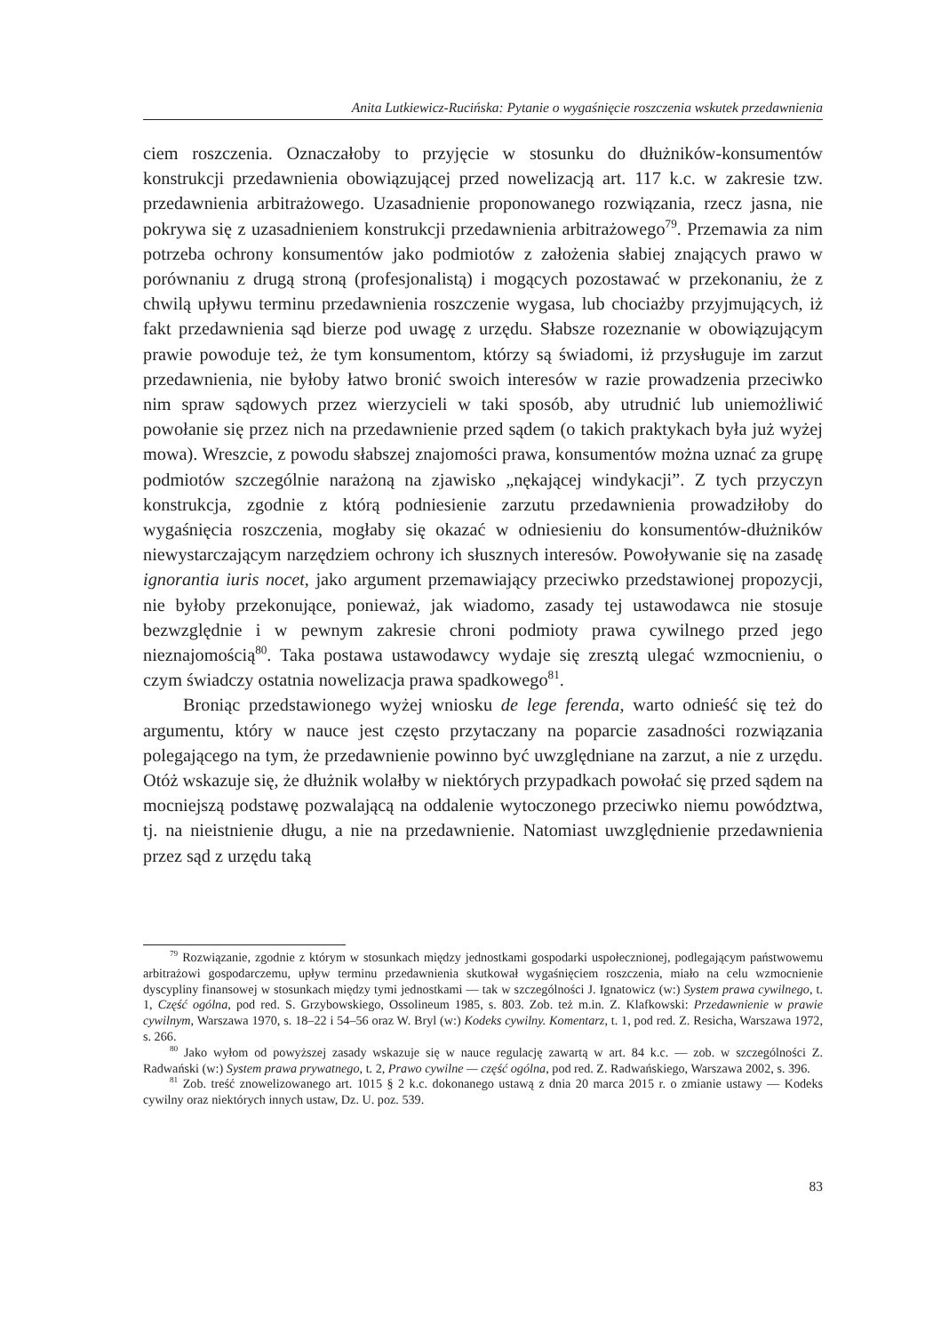Anita Lutkiewicz-Rucińska: Pytanie o wygaśnięcie roszczenia wskutek przedawnienia
ciem roszczenia. Oznaczałoby to przyjęcie w stosunku do dłużników-konsumentów konstrukcji przedawnienia obowiązującej przed nowelizacją art. 117 k.c. w zakresie tzw. przedawnienia arbitrażowego. Uzasadnienie proponowanego rozwiązania, rzecz jasna, nie pokrywa się z uzasadnieniem konstrukcji przedawnienia arbitrażowego<sup>79</sup>. Przemawia za nim potrzeba ochrony konsumentów jako podmiotów z założenia słabiej znających prawo w porównaniu z drugą stroną (profesjonalistą) i mogących pozostawać w przekonaniu, że z chwilą upływu terminu przedawnienia roszczenie wygasa, lub chociażby przyjmujących, iż fakt przedawnienia sąd bierze pod uwagę z urzędu. Słabsze rozeznanie w obowiązującym prawie powoduje też, że tym konsumentom, którzy są świadomi, iż przysługuje im zarzut przedawnienia, nie byłoby łatwo bronić swoich interesów w razie prowadzenia przeciwko nim spraw sądowych przez wierzycieli w taki sposób, aby utrudnić lub uniemożliwić powołanie się przez nich na przedawnienie przed sądem (o takich praktykach była już wyżej mowa). Wreszcie, z powodu słabszej znajomości prawa, konsumentów można uznać za grupę podmiotów szczególnie narażoną na zjawisko „nękającej windykacji”. Z tych przyczyn konstrukcja, zgodnie z którą podniesienie zarzutu przedawnienia prowadziłoby do wygaśnięcia roszczenia, mogłaby się okazać w odniesieniu do konsumentów-dłużników niewystarczającym narzędziem ochrony ich słusznych interesów. Powoływanie się na zasadę ignorantia iuris nocet, jako argument przemawiający przeciwko przedstawionej propozycji, nie byłoby przekonujące, ponieważ, jak wiadomo, zasady tej ustawodawca nie stosuje bezwzględnie i w pewnym zakresie chroni podmioty prawa cywilnego przed jego nieznajomością<sup>80</sup>. Taka postawa ustawodawcy wydaje się zresztą ulegać wzmocnieniu, o czym świadczy ostatnia nowelizacja prawa spadkowego<sup>81</sup>.
Broniąc przedstawionego wyżej wniosku de lege ferenda, warto odnieść się też do argumentu, który w nauce jest często przytaczany na poparcie zasadności rozwiązania polegającego na tym, że przedawnienie powinno być uwzględniane na zarzut, a nie z urzędu. Otóż wskazuje się, że dłużnik wolałby w niektórych przypadkach powołać się przed sądem na mocniejszą podstawę pozwalającą na oddalenie wytoczonego przeciwko niemu powództwa, tj. na nieistnienie długu, a nie na przedawnienie. Natomiast uwzględnienie przedawnienia przez sąd z urzędu taką
<sup>79</sup> Rozwiązanie, zgodnie z którym w stosunkach między jednostkami gospodarki uspołecznionej, podlegającym państwowemu arbitrażowi gospodarczemu, upływ terminu przedawnienia skutkował wygaśnięciem roszczenia, miało na celu wzmocnienie dyscypliny finansowej w stosunkach między tymi jednostkami — tak w szczególności J. Ignatowicz (w:) System prawa cywilnego, t. 1, Część ogólna, pod red. S. Grzybowskiego, Ossolineum 1985, s. 803. Zob. też m.in. Z. Klafkowski: Przedawnienie w prawie cywilnym, Warszawa 1970, s. 18–22 i 54–56 oraz W. Bryl (w:) Kodeks cywilny. Komentarz, t. 1, pod red. Z. Resicha, Warszawa 1972, s. 266.
<sup>80</sup> Jako wyłom od powyższej zasady wskazuje się w nauce regulację zawartą w art. 84 k.c. — zob. w szczególności Z. Radwański (w:) System prawa prywatnego, t. 2, Prawo cywilne — część ogólna, pod red. Z. Radwańskiego, Warszawa 2002, s. 396.
<sup>81</sup> Zob. treść znowelizowanego art. 1015 § 2 k.c. dokonanego ustawą z dnia 20 marca 2015 r. o zmianie ustawy — Kodeks cywilny oraz niektórych innych ustaw, Dz. U. poz. 539.
83